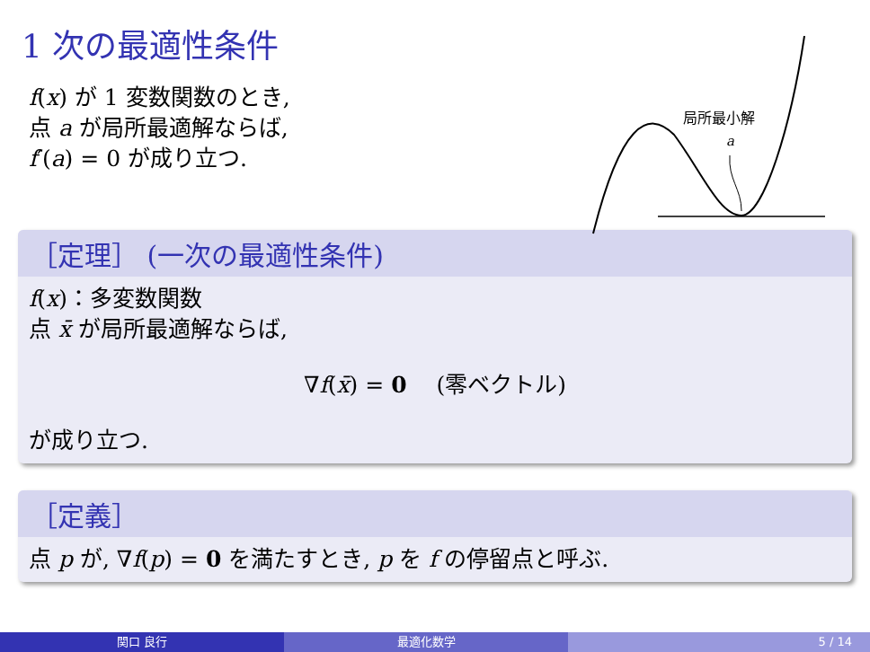1 次の最適性条件
f(x) が 1 変数関数のとき,
点 a が局所最適解ならば,
f′(a) = 0 が成り立つ.
局所最小解
a
［定理］ (一次の最適性条件)
f(x)：多変数関数
点 x̄ が局所最適解ならば,
∇f(x̄) = 0 　(零ベクトル)
が成り立つ.
［定義］
点 p が, ∇f(p) = 0 を満たすとき, p を f の停留点と呼ぶ.
関口 良行 最適化数学 5 / 14